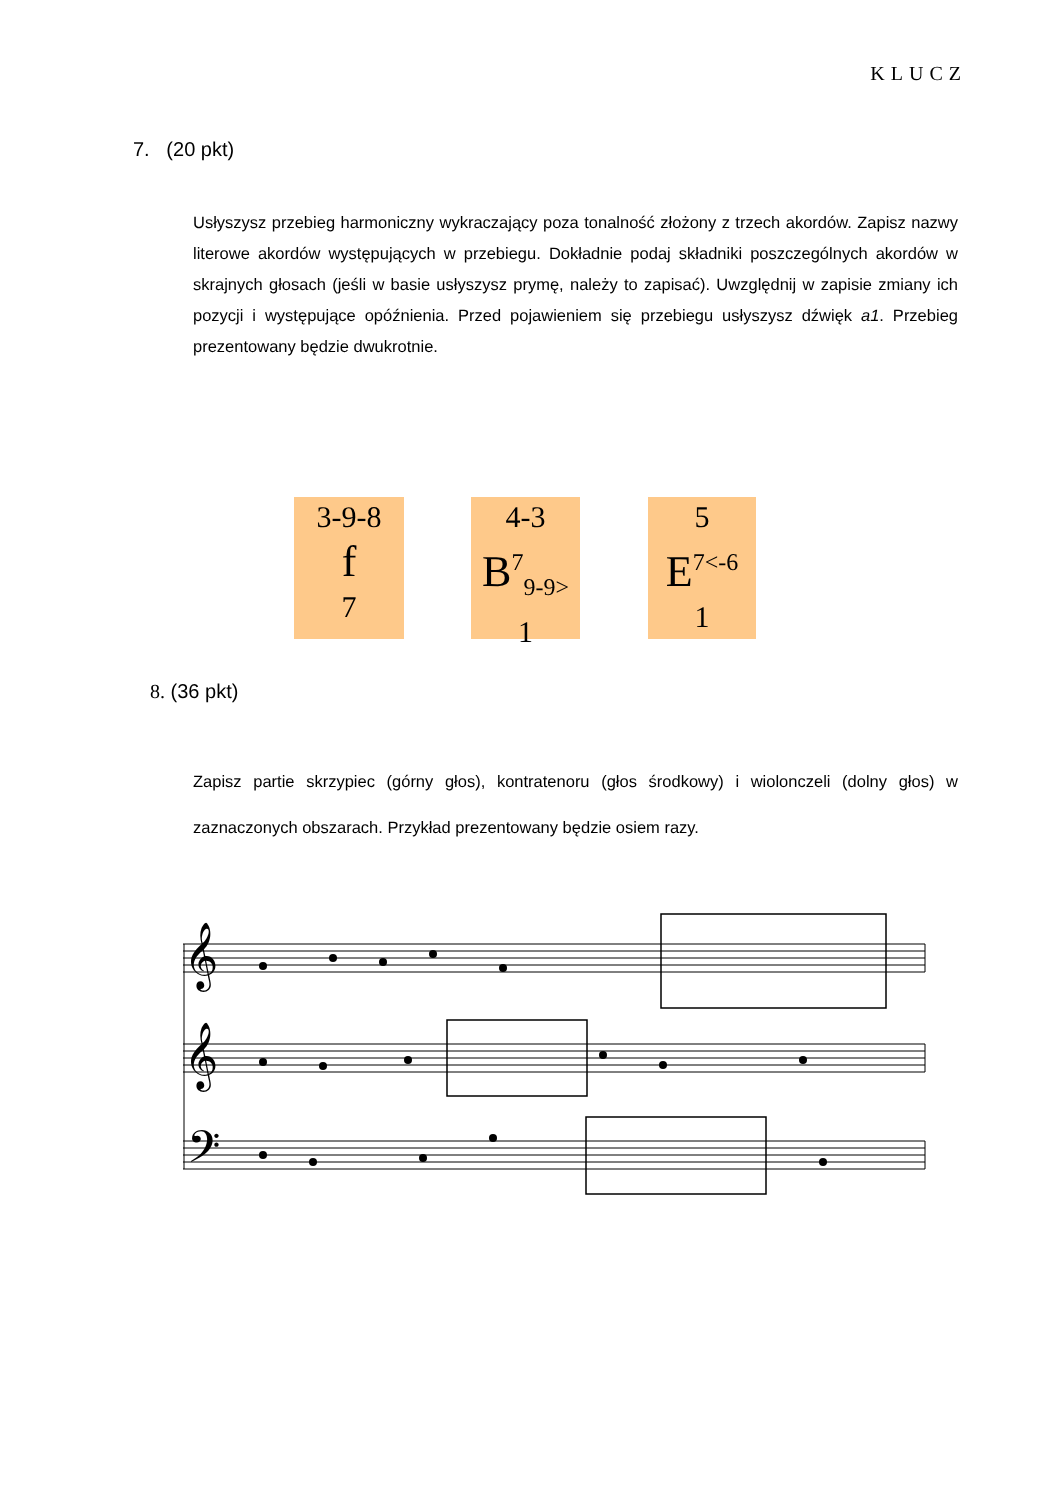KLUCZ
7. (20 pkt)
Usłyszysz przebieg harmoniczny wykraczający poza tonalność złożony z trzech akordów. Zapisz nazwy literowe akordów występujących w przebiegu. Dokładnie podaj składniki poszczególnych akordów w skrajnych głosach (jeśli w basie usłyszysz prymę, należy to zapisać). Uwzględnij w zapisie zmiany ich pozycji i występujące opóźnienia. Przed pojawieniem się przebiegu usłyszysz dźwięk a1. Przebieg prezentowany będzie dwukrotnie.
3-9-8
f
7
4-3
B<sup>7</sup><sub>9-9></sub>
1
5
E<sup>7<-6</sup>
1
8. (36 pkt)
Zapisz partie skrzypiec (górny głos), kontratenoru (głos środkowy) i wiolonczeli (dolny głos) w zaznaczonych obszarach. Przykład prezentowany będzie osiem razy.
𝄞
𝄞
𝄢